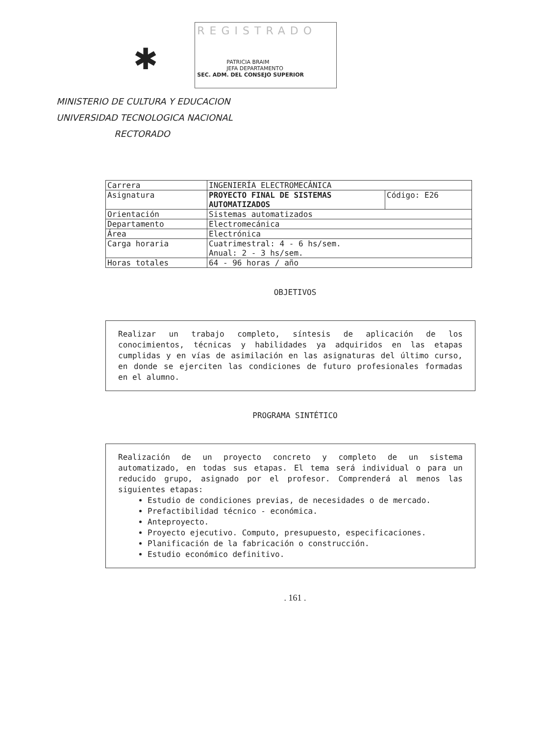✱
REGISTRADO
PATRICIA BRAIM
JEFA DEPARTAMENTO
SEC. ADM. DEL CONSEJO SUPERIOR
MINISTERIO DE CULTURA Y EDUCACION
UNIVERSIDAD TECNOLOGICA NACIONAL
RECTORADO
| Carrera | INGENIERÍA ELECTROMECÁNICA | |
| Asignatura | PROYECTO FINAL DE SISTEMAS AUTOMATIZADOS | Código: E26 |
| Orientación | Sistemas automatizados | |
| Departamento | Electromecánica | |
| Área | Electrónica | |
| Carga horaria | Cuatrimestral: 4 - 6 hs/sem. Anual: 2 - 3 hs/sem. | |
| Horas totales | 64 - 96 horas / año | |
OBJETIVOS
Realizar un trabajo completo, síntesis de aplicación de los conocimientos, técnicas y habilidades ya adquiridos en las etapas cumplidas y en vías de asimilación en las asignaturas del último curso, en donde se ejerciten las condiciones de futuro profesionales formadas en el alumno.
PROGRAMA SINTÉTICO
Realización de un proyecto concreto y completo de un sistema automatizado, en todas sus etapas. El tema será individual o para un reducido grupo, asignado por el profesor. Comprenderá al menos las siguientes etapas:
Estudio de condiciones previas, de necesidades o de mercado.
Prefactibilidad técnico - económica.
Anteproyecto.
Proyecto ejecutivo. Computo, presupuesto, especificaciones.
Planificación de la fabricación o construcción.
Estudio económico definitivo.
. 161 .